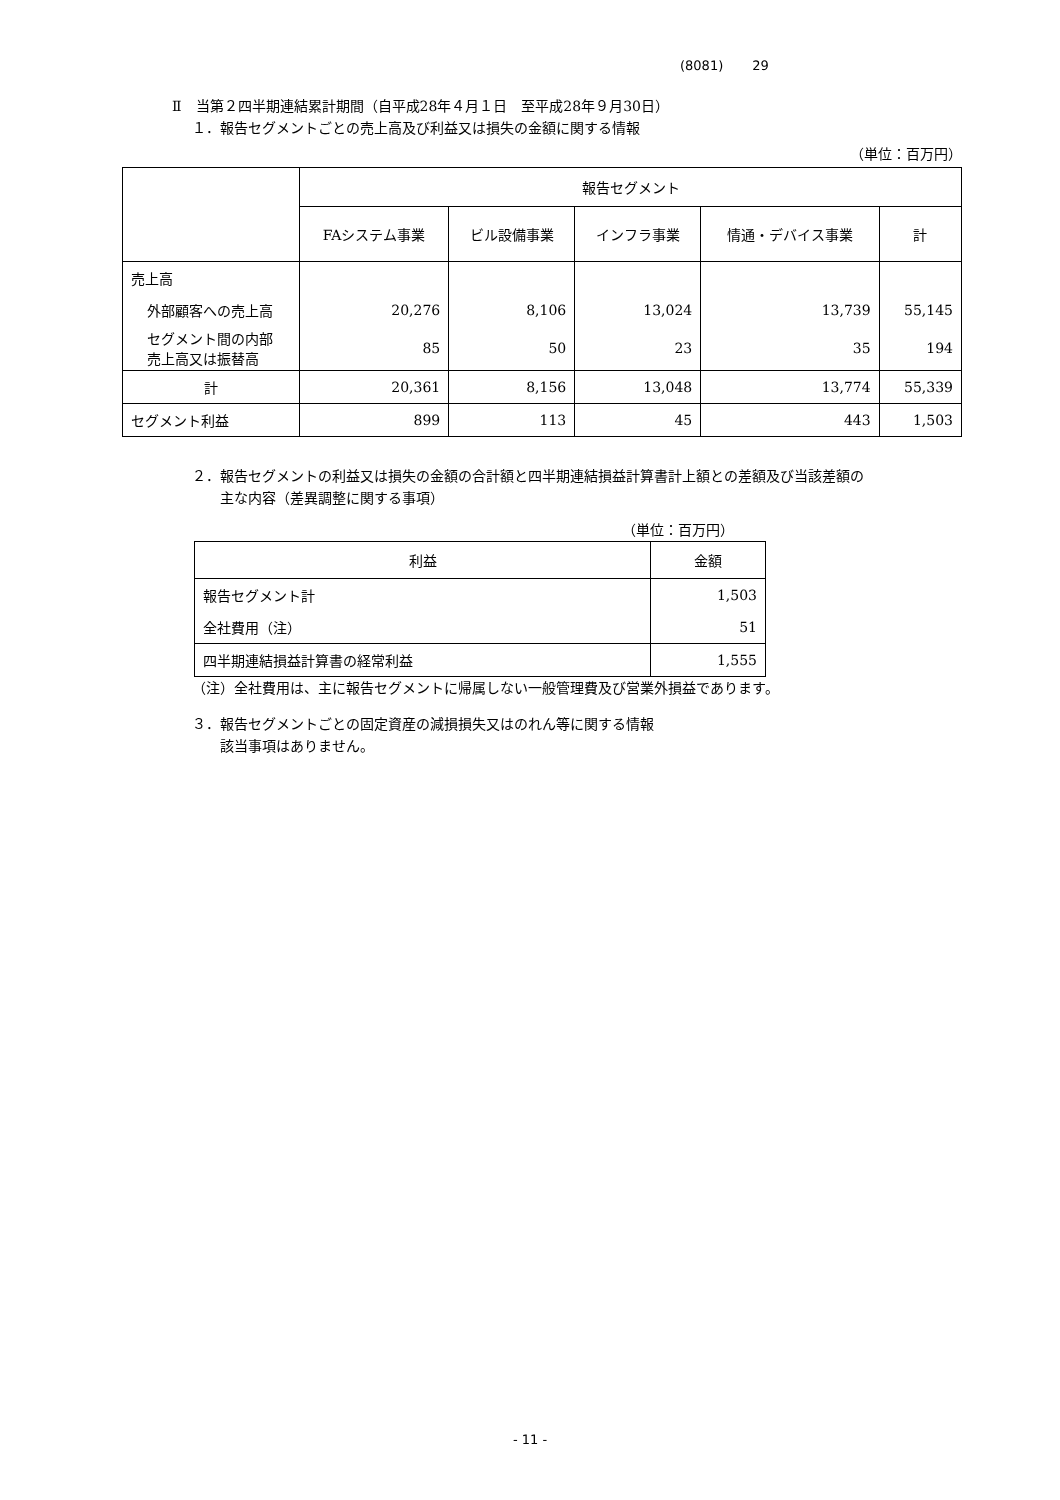(8081) 29
Ⅱ　当第２四半期連結累計期間（自平成28年４月１日　至平成28年９月30日）
１．報告セグメントごとの売上高及び利益又は損失の金額に関する情報
（単位：百万円）
| | 報告セグメント | | | | |
| --- | --- | --- | --- | --- | --- |
| | FAシステム事業 | ビル設備事業 | インフラ事業 | 情通・デバイス事業 | 計 |
| 売上高 | | | | | |
| 外部顧客への売上高 | 20,276 | 8,106 | 13,024 | 13,739 | 55,145 |
| セグメント間の内部 売上高又は振替高 | 85 | 50 | 23 | 35 | 194 |
| 計 | 20,361 | 8,156 | 13,048 | 13,774 | 55,339 |
| セグメント利益 | 899 | 113 | 45 | 443 | 1,503 |
２．報告セグメントの利益又は損失の金額の合計額と四半期連結損益計算書計上額との差額及び当該差額の
　　主な内容（差異調整に関する事項）
（単位：百万円）
| 利益 | 金額 |
| --- | --- |
| 報告セグメント計 | 1,503 |
| 全社費用（注） | 51 |
| 四半期連結損益計算書の経常利益 | 1,555 |
（注）全社費用は、主に報告セグメントに帰属しない一般管理費及び営業外損益であります。
３．報告セグメントごとの固定資産の減損損失又はのれん等に関する情報
　　該当事項はありません。
- 11 -